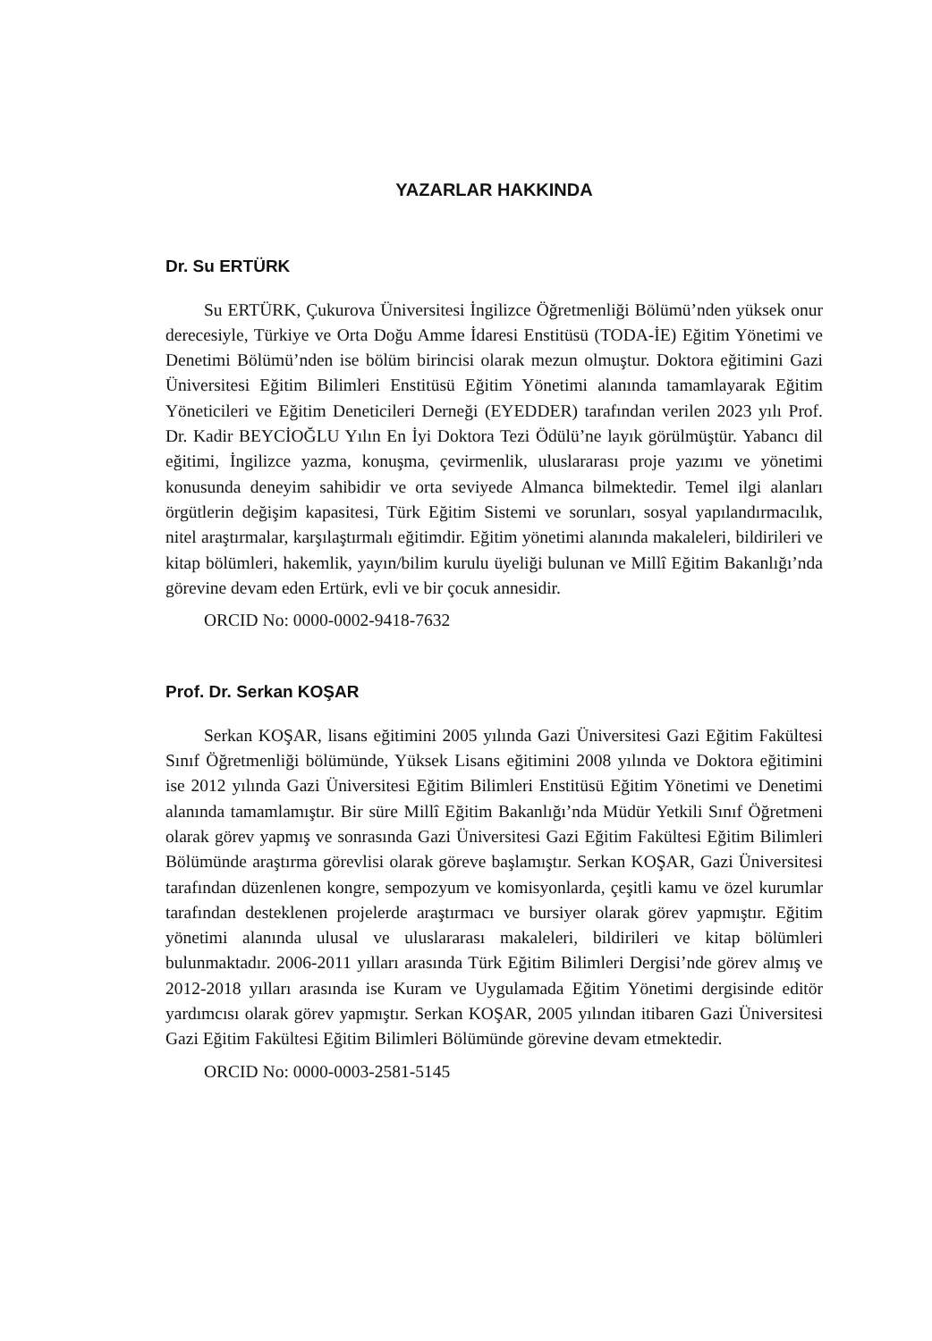YAZARLAR HAKKINDA
Dr. Su ERTÜRK
Su ERTÜRK, Çukurova Üniversitesi İngilizce Öğretmenliği Bölümü’nden yüksek onur derecesiyle, Türkiye ve Orta Doğu Amme İdaresi Enstitüsü (TODA-İE) Eğitim Yönetimi ve Denetimi Bölümü’nden ise bölüm birincisi olarak mezun olmuştur. Doktora eğitimini Gazi Üniversitesi Eğitim Bilimleri Enstitüsü Eğitim Yönetimi alanında tamamlayarak Eğitim Yöneticileri ve Eğitim Deneticileri Derneği (EYEDDER) tarafından verilen 2023 yılı Prof. Dr. Kadir BEYCİOĞLU Yılın En İyi Doktora Tezi Ödülü’ne layık görülmüştür. Yabancı dil eğitimi, İngilizce yazma, konuşma, çevirmenlik, uluslararası proje yazımı ve yönetimi konusunda deneyim sahibidir ve orta seviyede Almanca bilmektedir. Temel ilgi alanları örgütlerin değişim kapasitesi, Türk Eğitim Sistemi ve sorunları, sosyal yapılandırmacılık, nitel araştırmalar, karşılaştırmalı eğitimdir. Eğitim yönetimi alanında makaleleri, bildirileri ve kitap bölümleri, hakemlik, yayın/bilim kurulu üyeliği bulunan ve Millî Eğitim Bakanlığı’nda görevine devam eden Ertürk, evli ve bir çocuk annesidir.
ORCID No: 0000-0002-9418-7632
Prof. Dr. Serkan KOŞAR
Serkan KOŞAR, lisans eğitimini 2005 yılında Gazi Üniversitesi Gazi Eğitim Fakültesi Sınıf Öğretmenliği bölümünde, Yüksek Lisans eğitimini 2008 yılında ve Doktora eğitimini ise 2012 yılında Gazi Üniversitesi Eğitim Bilimleri Enstitüsü Eğitim Yönetimi ve Denetimi alanında tamamlamıştır. Bir süre Millî Eğitim Bakanlığı’nda Müdür Yetkili Sınıf Öğretmeni olarak görev yapmış ve sonrasında Gazi Üniversitesi Gazi Eğitim Fakültesi Eğitim Bilimleri Bölümünde araştırma görevlisi olarak göreve başlamıştır. Serkan KOŞAR, Gazi Üniversitesi tarafından düzenlenen kongre, sempozyum ve komisyonlarda, çeşitli kamu ve özel kurumlar tarafından desteklenen projelerde araştırmacı ve bursiyer olarak görev yapmıştır. Eğitim yönetimi alanında ulusal ve uluslararası makaleleri, bildirileri ve kitap bölümleri bulunmaktadır. 2006-2011 yılları arasında Türk Eğitim Bilimleri Dergisi’nde görev almış ve 2012-2018 yılları arasında ise Kuram ve Uygulamada Eğitim Yönetimi dergisinde editör yardımcısı olarak görev yapmıştır. Serkan KOŞAR, 2005 yılından itibaren Gazi Üniversitesi Gazi Eğitim Fakültesi Eğitim Bilimleri Bölümünde görevine devam etmektedir.
ORCID No: 0000-0003-2581-5145